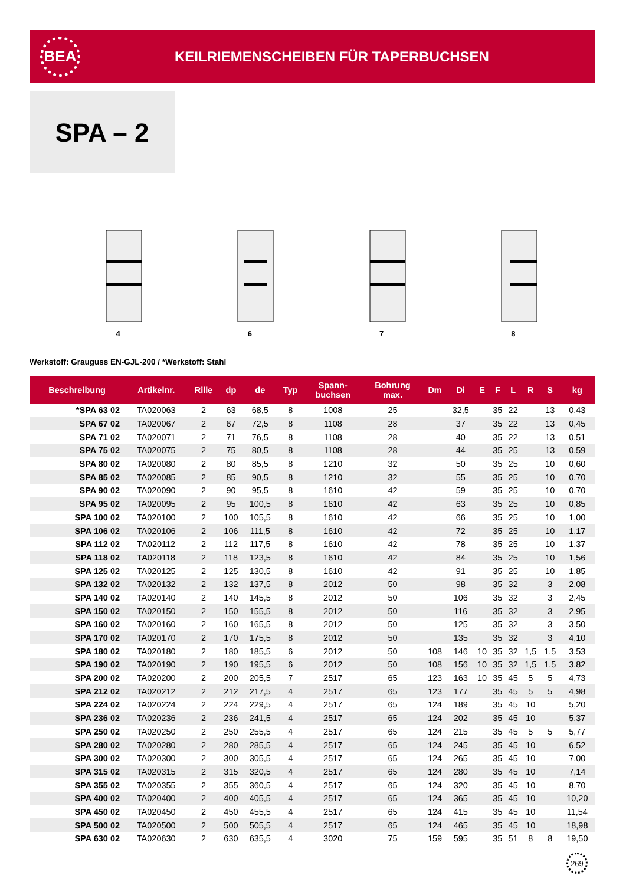BEA
KEILRIEMENSCHEIBEN FÜR TAPERBUCHSEN
SPA – 2
4
6
7
8
Werkstoff: Grauguss EN-GJL-200 / *Werkstoff: Stahl
| Beschreibung | Artikelnr. | Rille | dp | de | Typ | Spann- buchsen | Bohrung max. | Dm | Di | E | F | L | R | S | kg |
| --- | --- | --- | --- | --- | --- | --- | --- | --- | --- | --- | --- | --- | --- | --- | --- |
| *SPA 63 02 | TA020063 | 2 | 63 | 68,5 | 8 | 1008 | 25 | | 32,5 | | 35 | 22 | | 13 | 0,43 |
| SPA 67 02 | TA020067 | 2 | 67 | 72,5 | 8 | 1108 | 28 | | 37 | | 35 | 22 | | 13 | 0,45 |
| SPA 71 02 | TA020071 | 2 | 71 | 76,5 | 8 | 1108 | 28 | | 40 | | 35 | 22 | | 13 | 0,51 |
| SPA 75 02 | TA020075 | 2 | 75 | 80,5 | 8 | 1108 | 28 | | 44 | | 35 | 25 | | 13 | 0,59 |
| SPA 80 02 | TA020080 | 2 | 80 | 85,5 | 8 | 1210 | 32 | | 50 | | 35 | 25 | | 10 | 0,60 |
| SPA 85 02 | TA020085 | 2 | 85 | 90,5 | 8 | 1210 | 32 | | 55 | | 35 | 25 | | 10 | 0,70 |
| SPA 90 02 | TA020090 | 2 | 90 | 95,5 | 8 | 1610 | 42 | | 59 | | 35 | 25 | | 10 | 0,70 |
| SPA 95 02 | TA020095 | 2 | 95 | 100,5 | 8 | 1610 | 42 | | 63 | | 35 | 25 | | 10 | 0,85 |
| SPA 100 02 | TA020100 | 2 | 100 | 105,5 | 8 | 1610 | 42 | | 66 | | 35 | 25 | | 10 | 1,00 |
| SPA 106 02 | TA020106 | 2 | 106 | 111,5 | 8 | 1610 | 42 | | 72 | | 35 | 25 | | 10 | 1,17 |
| SPA 112 02 | TA020112 | 2 | 112 | 117,5 | 8 | 1610 | 42 | | 78 | | 35 | 25 | | 10 | 1,37 |
| SPA 118 02 | TA020118 | 2 | 118 | 123,5 | 8 | 1610 | 42 | | 84 | | 35 | 25 | | 10 | 1,56 |
| SPA 125 02 | TA020125 | 2 | 125 | 130,5 | 8 | 1610 | 42 | | 91 | | 35 | 25 | | 10 | 1,85 |
| SPA 132 02 | TA020132 | 2 | 132 | 137,5 | 8 | 2012 | 50 | | 98 | | 35 | 32 | | 3 | 2,08 |
| SPA 140 02 | TA020140 | 2 | 140 | 145,5 | 8 | 2012 | 50 | | 106 | | 35 | 32 | | 3 | 2,45 |
| SPA 150 02 | TA020150 | 2 | 150 | 155,5 | 8 | 2012 | 50 | | 116 | | 35 | 32 | | 3 | 2,95 |
| SPA 160 02 | TA020160 | 2 | 160 | 165,5 | 8 | 2012 | 50 | | 125 | | 35 | 32 | | 3 | 3,50 |
| SPA 170 02 | TA020170 | 2 | 170 | 175,5 | 8 | 2012 | 50 | | 135 | | 35 | 32 | | 3 | 4,10 |
| SPA 180 02 | TA020180 | 2 | 180 | 185,5 | 6 | 2012 | 50 | 108 | 146 | 10 | 35 | 32 | 1,5 | 1,5 | 3,53 |
| SPA 190 02 | TA020190 | 2 | 190 | 195,5 | 6 | 2012 | 50 | 108 | 156 | 10 | 35 | 32 | 1,5 | 1,5 | 3,82 |
| SPA 200 02 | TA020200 | 2 | 200 | 205,5 | 7 | 2517 | 65 | 123 | 163 | 10 | 35 | 45 | 5 | 5 | 4,73 |
| SPA 212 02 | TA020212 | 2 | 212 | 217,5 | 4 | 2517 | 65 | 123 | 177 | | 35 | 45 | 5 | 5 | 4,98 |
| SPA 224 02 | TA020224 | 2 | 224 | 229,5 | 4 | 2517 | 65 | 124 | 189 | | 35 | 45 | 10 | | 5,20 |
| SPA 236 02 | TA020236 | 2 | 236 | 241,5 | 4 | 2517 | 65 | 124 | 202 | | 35 | 45 | 10 | | 5,37 |
| SPA 250 02 | TA020250 | 2 | 250 | 255,5 | 4 | 2517 | 65 | 124 | 215 | | 35 | 45 | 5 | 5 | 5,77 |
| SPA 280 02 | TA020280 | 2 | 280 | 285,5 | 4 | 2517 | 65 | 124 | 245 | | 35 | 45 | 10 | | 6,52 |
| SPA 300 02 | TA020300 | 2 | 300 | 305,5 | 4 | 2517 | 65 | 124 | 265 | | 35 | 45 | 10 | | 7,00 |
| SPA 315 02 | TA020315 | 2 | 315 | 320,5 | 4 | 2517 | 65 | 124 | 280 | | 35 | 45 | 10 | | 7,14 |
| SPA 355 02 | TA020355 | 2 | 355 | 360,5 | 4 | 2517 | 65 | 124 | 320 | | 35 | 45 | 10 | | 8,70 |
| SPA 400 02 | TA020400 | 2 | 400 | 405,5 | 4 | 2517 | 65 | 124 | 365 | | 35 | 45 | 10 | | 10,20 |
| SPA 450 02 | TA020450 | 2 | 450 | 455,5 | 4 | 2517 | 65 | 124 | 415 | | 35 | 45 | 10 | | 11,54 |
| SPA 500 02 | TA020500 | 2 | 500 | 505,5 | 4 | 2517 | 65 | 124 | 465 | | 35 | 45 | 10 | | 18,98 |
| SPA 630 02 | TA020630 | 2 | 630 | 635,5 | 4 | 3020 | 75 | 159 | 595 | | 35 | 51 | 8 | 8 | 19,50 |
269